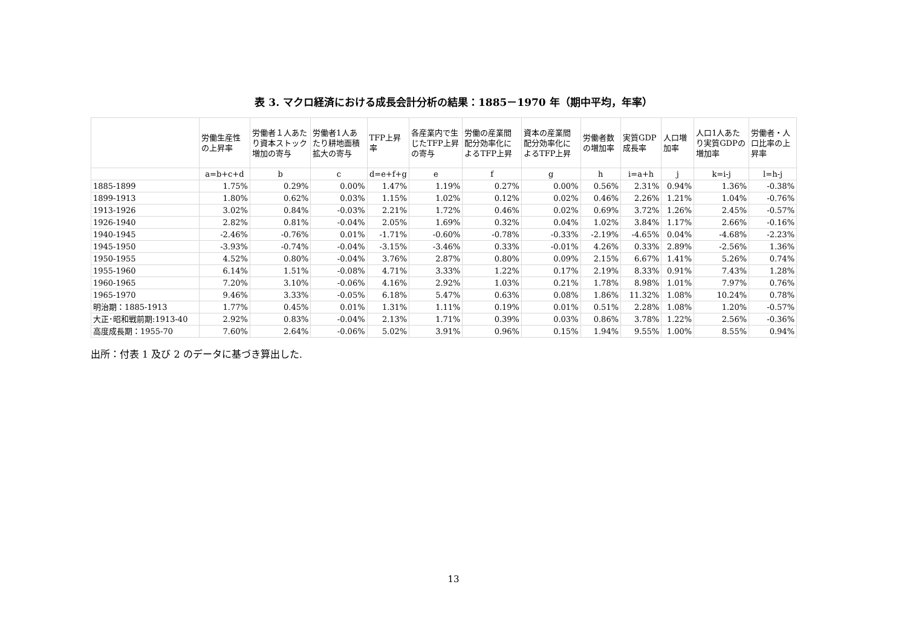表 3. マクロ経済における成長会計分析の結果：1885－1970 年（期中平均，年率）
| | 労働生産性の上昇率 | 労働者１人あたり資本ストック増加の寄与 | 労働者1人あたり耕地面積拡大の寄与 | TFP上昇率 | 各産業内で生じたTFP上昇の寄与 | 労働の産業間配分効率化によるTFP上昇 | 資本の産業間配分効率化によるTFP上昇 | 労働者数の増加率 | 実質GDP成長率 | 人口増加率 | 人口1人あたり実質GDPの増加率 | 労働者・人口比率の上昇率 |
| --- | --- | --- | --- | --- | --- | --- | --- | --- | --- | --- | --- | --- |
| | a=b+c+d | b | c | d=e+f+g | e | f | g | h | i=a+h | j | k=i-j | l=h-j |
| 1885-1899 | 1.75% | 0.29% | 0.00% | 1.47% | 1.19% | 0.27% | 0.00% | 0.56% | 2.31% | 0.94% | 1.36% | -0.38% |
| 1899-1913 | 1.80% | 0.62% | 0.03% | 1.15% | 1.02% | 0.12% | 0.02% | 0.46% | 2.26% | 1.21% | 1.04% | -0.76% |
| 1913-1926 | 3.02% | 0.84% | -0.03% | 2.21% | 1.72% | 0.46% | 0.02% | 0.69% | 3.72% | 1.26% | 2.45% | -0.57% |
| 1926-1940 | 2.82% | 0.81% | -0.04% | 2.05% | 1.69% | 0.32% | 0.04% | 1.02% | 3.84% | 1.17% | 2.66% | -0.16% |
| 1940-1945 | -2.46% | -0.76% | 0.01% | -1.71% | -0.60% | -0.78% | -0.33% | -2.19% | -4.65% | 0.04% | -4.68% | -2.23% |
| 1945-1950 | -3.93% | -0.74% | -0.04% | -3.15% | -3.46% | 0.33% | -0.01% | 4.26% | 0.33% | 2.89% | -2.56% | 1.36% |
| 1950-1955 | 4.52% | 0.80% | -0.04% | 3.76% | 2.87% | 0.80% | 0.09% | 2.15% | 6.67% | 1.41% | 5.26% | 0.74% |
| 1955-1960 | 6.14% | 1.51% | -0.08% | 4.71% | 3.33% | 1.22% | 0.17% | 2.19% | 8.33% | 0.91% | 7.43% | 1.28% |
| 1960-1965 | 7.20% | 3.10% | -0.06% | 4.16% | 2.92% | 1.03% | 0.21% | 1.78% | 8.98% | 1.01% | 7.97% | 0.76% |
| 1965-1970 | 9.46% | 3.33% | -0.05% | 6.18% | 5.47% | 0.63% | 0.08% | 1.86% | 11.32% | 1.08% | 10.24% | 0.78% |
| 明治期：1885-1913 | 1.77% | 0.45% | 0.01% | 1.31% | 1.11% | 0.19% | 0.01% | 0.51% | 2.28% | 1.08% | 1.20% | -0.57% |
| 大正･昭和戦前期:1913-40 | 2.92% | 0.83% | -0.04% | 2.13% | 1.71% | 0.39% | 0.03% | 0.86% | 3.78% | 1.22% | 2.56% | -0.36% |
| 高度成長期：1955-70 | 7.60% | 2.64% | -0.06% | 5.02% | 3.91% | 0.96% | 0.15% | 1.94% | 9.55% | 1.00% | 8.55% | 0.94% |
出所：付表 1 及び 2 のデータに基づき算出した.
13